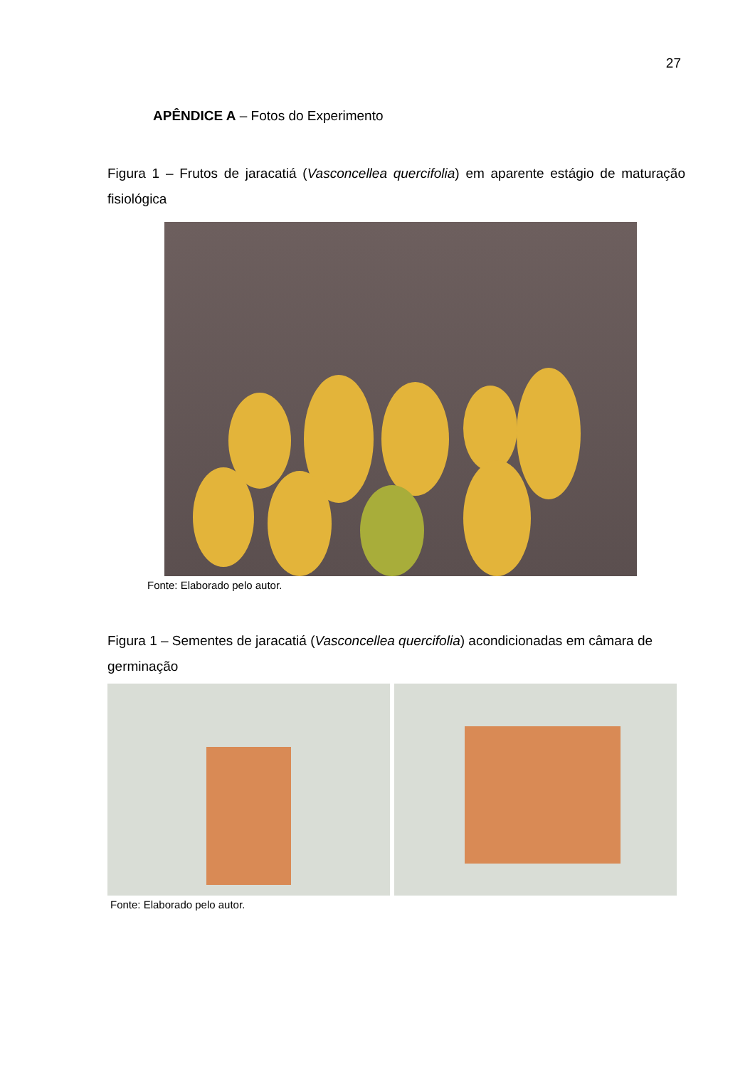27
APÊNDICE A – Fotos do Experimento
Figura 1 – Frutos de jaracatiá (Vasconcellea quercifolia) em aparente estágio de maturação fisiológica
Fonte: Elaborado pelo autor.
Figura 1 – Sementes de jaracatiá (Vasconcellea quercifolia) acondicionadas em câmara de germinação
Fonte: Elaborado pelo autor.